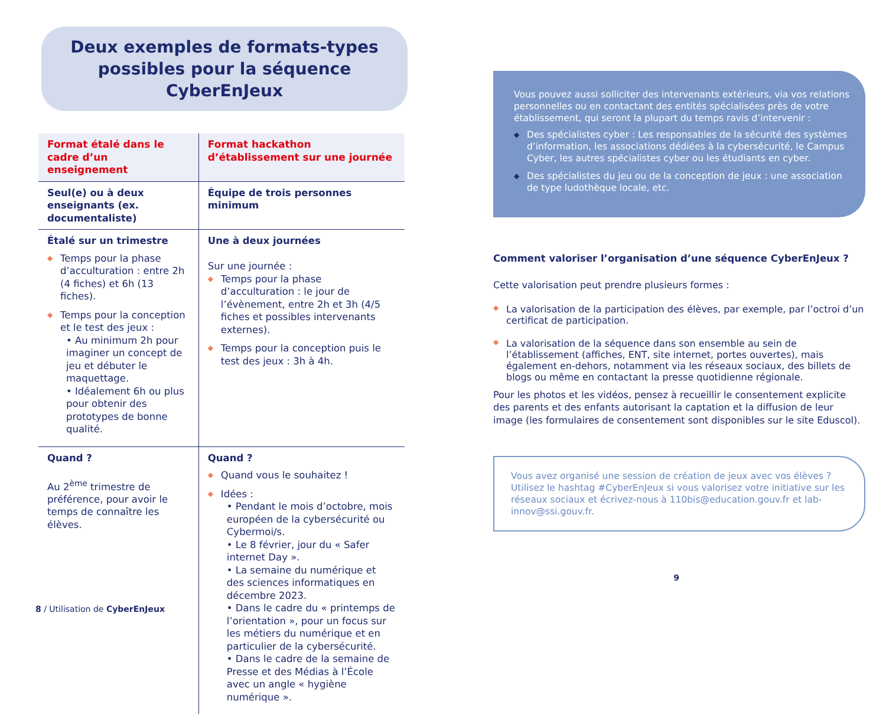Deux exemples de formats-types possibles pour la séquence CyberEnJeux
| Format étalé dans le cadre d’un enseignement | Format hackathon d’établissement sur une journée |
| --- | --- |
| Seul(e) ou à deux enseignants (ex. documentaliste) | Équipe de trois personnes minimum |
| Étalé sur un trimestre ◆ Temps pour la phase d’acculturation : entre 2h (4 fiches) et 6h (13 fiches). ◆ Temps pour la conception et le test des jeux : • Au minimum 2h pour imaginer un concept de jeu et débuter le maquettage. • Idéalement 6h ou plus pour obtenir des prototypes de bonne qualité. | Une à deux journées Sur une journée : ◆ Temps pour la phase d’acculturation : le jour de l’évènement, entre 2h et 3h (4/5 fiches et possibles intervenants externes). ◆ Temps pour la conception puis le test des jeux : 3h à 4h. |
| Quand ? Au 2<sup>ème</sup> trimestre de préférence, pour avoir le temps de connaître les élèves. | Quand ? ◆ Quand vous le souhaitez ! ◆ Idées : • Pendant le mois d’octobre, mois européen de la cybersécurité ou Cybermoi/s. • Le 8 février, jour du « Safer internet Day ». • La semaine du numérique et des sciences informatiques en décembre 2023. • Dans le cadre du « printemps de l’orientation », pour un focus sur les métiers du numérique et en particulier de la cybersécurité. • Dans le cadre de la semaine de Presse et des Médias à l’École avec un angle « hygiène numérique ». |
8 / Utilisation de CyberEnJeux
Vous pouvez aussi solliciter des intervenants extérieurs, via vos relations personnelles ou en contactant des entités spécialisées près de votre établissement, qui seront la plupart du temps ravis d’intervenir :
◆ Des spécialistes cyber : Les responsables de la sécurité des systèmes d’information, les associations dédiées à la cybersécurité, le Campus Cyber, les autres spécialistes cyber ou les étudiants en cyber.
◆ Des spécialistes du jeu ou de la conception de jeux : une association de type ludothèque locale, etc.
Comment valoriser l’organisation d’une séquence CyberEnJeux ?
Cette valorisation peut prendre plusieurs formes :
◆ La valorisation de la participation des élèves, par exemple, par l’octroi d’un certificat de participation.
◆ La valorisation de la séquence dans son ensemble au sein de l’établissement (affiches, ENT, site internet, portes ouvertes), mais également en-dehors, notamment via les réseaux sociaux, des billets de blogs ou même en contactant la presse quotidienne régionale.
Pour les photos et les vidéos, pensez à recueillir le consentement explicite des parents et des enfants autorisant la captation et la diffusion de leur image (les formulaires de consentement sont disponibles sur le site Eduscol).
Vous avez organisé une session de création de jeux avec vos élèves ? Utilisez le hashtag #CyberEnJeux si vous valorisez votre initiative sur les réseaux sociaux et écrivez-nous à 110bis@education.gouv.fr et lab-innov@ssi.gouv.fr.
9